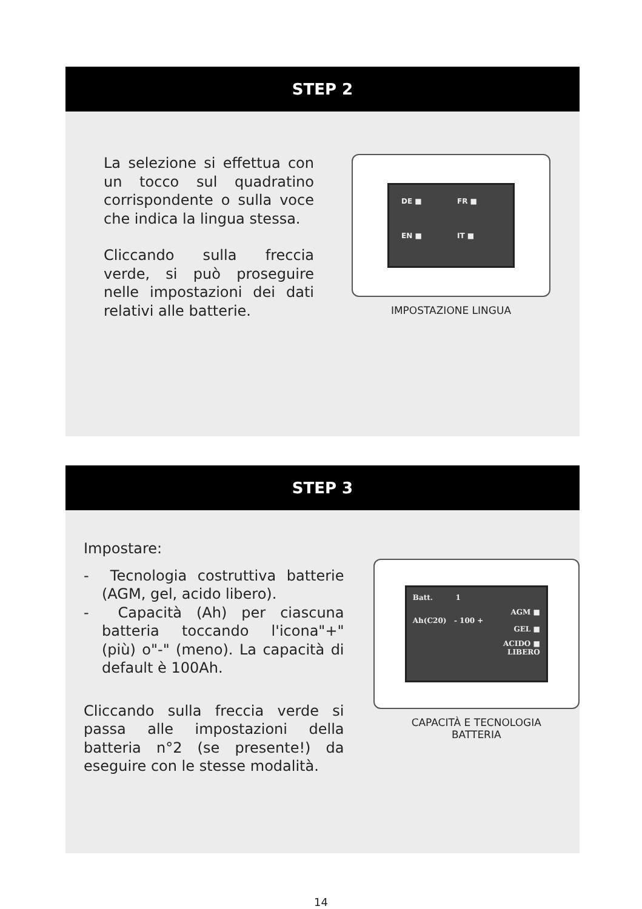STEP 2
La selezione si effettua con un tocco sul quadratino corrispondente o sulla voce che indica la lingua stessa.
Cliccando sulla freccia verde, si può proseguire nelle impostazioni dei dati relativi alle batterie.
DE ■ FR ■ EN ■ IT ■
IMPOSTAZIONE LINGUA
STEP 3
Impostare:
- Tecnologia costruttiva batterie (AGM, gel, acido libero).
- Capacità (Ah) per ciascuna batteria toccando l'icona"+" (più) o"-" (meno). La capacità di default è 100Ah.
Cliccando sulla freccia verde si passa alle impostazioni della batteria n°2 (se presente!) da eseguire con le stesse modalità.
Batt. 1
AGM ■
Ah(C20) - 100 +
GEL ■
ACIDO ■
LIBERO
CAPACITÀ E TECNOLOGIA
BATTERIA
14